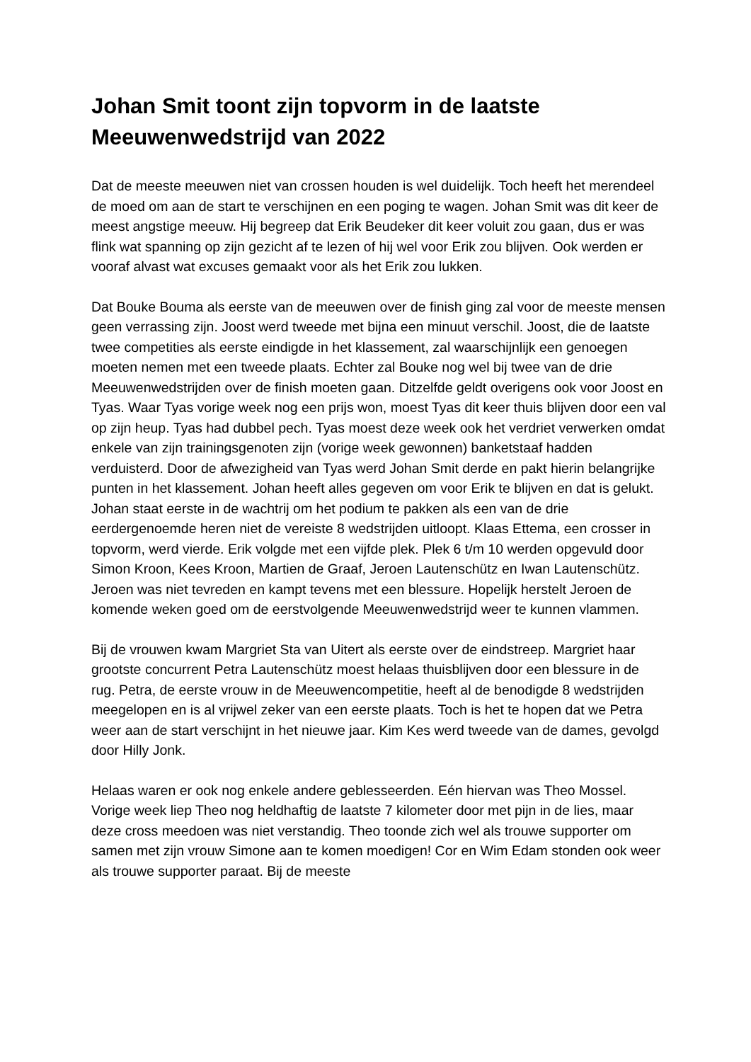Johan Smit toont zijn topvorm in de laatste Meeuwenwedstrijd van 2022
Dat de meeste meeuwen niet van crossen houden is wel duidelijk. Toch heeft het merendeel de moed om aan de start te verschijnen en een poging te wagen. Johan Smit was dit keer de meest angstige meeuw. Hij begreep dat Erik Beudeker dit keer voluit zou gaan, dus er was flink wat spanning op zijn gezicht af te lezen of hij wel voor Erik zou blijven. Ook werden er vooraf alvast wat excuses gemaakt voor als het Erik zou lukken.
Dat Bouke Bouma als eerste van de meeuwen over de finish ging zal voor de meeste mensen geen verrassing zijn. Joost werd tweede met bijna een minuut verschil. Joost, die de laatste twee competities als eerste eindigde in het klassement, zal waarschijnlijk een genoegen moeten nemen met een tweede plaats. Echter zal Bouke nog wel bij twee van de drie Meeuwenwedstrijden over de finish moeten gaan. Ditzelfde geldt overigens ook voor Joost en Tyas. Waar Tyas vorige week nog een prijs won, moest Tyas dit keer thuis blijven door een val op zijn heup. Tyas had dubbel pech. Tyas moest deze week ook het verdriet verwerken omdat enkele van zijn trainingsgenoten zijn (vorige week gewonnen) banketstaaf hadden verduisterd. Door de afwezigheid van Tyas werd Johan Smit derde en pakt hierin belangrijke punten in het klassement. Johan heeft alles gegeven om voor Erik te blijven en dat is gelukt. Johan staat eerste in de wachtrij om het podium te pakken als een van de drie eerdergenoemde heren niet de vereiste 8 wedstrijden uitloopt. Klaas Ettema, een crosser in topvorm, werd vierde. Erik volgde met een vijfde plek. Plek 6 t/m 10 werden opgevuld door Simon Kroon, Kees Kroon, Martien de Graaf, Jeroen Lautenschütz en Iwan Lautenschütz. Jeroen was niet tevreden en kampt tevens met een blessure. Hopelijk herstelt Jeroen de komende weken goed om de eerstvolgende Meeuwenwedstrijd weer te kunnen vlammen.
Bij de vrouwen kwam Margriet Sta van Uitert als eerste over de eindstreep. Margriet haar grootste concurrent Petra Lautenschütz moest helaas thuisblijven door een blessure in de rug. Petra, de eerste vrouw in de Meeuwencompetitie, heeft al de benodigde 8 wedstrijden meegelopen en is al vrijwel zeker van een eerste plaats. Toch is het te hopen dat we Petra weer aan de start verschijnt in het nieuwe jaar. Kim Kes werd tweede van de dames, gevolgd door Hilly Jonk.
Helaas waren er ook nog enkele andere geblesseerden. Eén hiervan was Theo Mossel. Vorige week liep Theo nog heldhaftig de laatste 7 kilometer door met pijn in de lies, maar deze cross meedoen was niet verstandig. Theo toonde zich wel als trouwe supporter om samen met zijn vrouw Simone aan te komen moedigen! Cor en Wim Edam stonden ook weer als trouwe supporter paraat. Bij de meeste